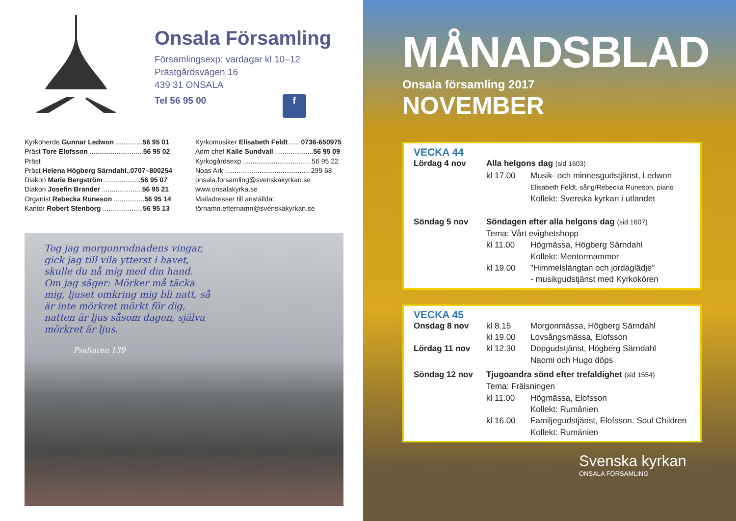Onsala Församling
Församlingsexp: vardagar kl 10–12
Prästgårdsvägen 16
439 31 ONSALA
Tel 56 95 00 f
Kyrkoherde Gunnar Ledwon ..............56 95 01
Präst Tore Elofsson ............................56 95 02
Präst
Präst Helena Högberg Särndahl..0707–800254
Diakon Marie Bergström ...................56 95 07
Diakon Josefin Brander .....................56 95 21
Organist Rebecka Runeson ................56 95 14
Kantor Robert Stenborg .....................56 95 13
Kyrkomusiker Elisabeth Feldt.......0736-650975
Adm chef Kalle Sundvall ....................56 95 09
Kyrkogårdsexp ....................................56 95 22
Noas Ark ............................................ 299 68
onsala.forsamling@svenskakyrkan.se
www.onsalakyrka.se
Mailadresser till anställda:
förnamn.efternamn@svenskakyrkan.se
Tog jag morgonrodnadens vingar, gick jag till vila ytterst i havet, skulle du nå mig med din hand. Om jag säger: Mörker må täcka mig, ljuset omkring mig bli natt, så är inte mörkret mörkt för dig, natten är ljus såsom dagen, själva mörkret är ljus.
Psaltaren 139
MÅNADSBLAD
Onsala församling 2017
NOVEMBER
VECKA 44
Lördag 4 nov Alla helgons dag (sid 1603)
kl 17.00 Musik- och minnesgudstjänst, Ledwon
Elisabeth Feldt, sång/Rebecka Runeson, piano
Kollekt: Svenska kyrkan i utlandet
Söndag 5 nov Söndagen efter alla helgons dag (sid 1607)
Tema: Vårt evighetshopp
kl 11.00 Högmässa, Högberg Särndahl
Kollekt: Mentormammor
kl 19.00”Himmelslängtan och jordaglädje”
- musikgudstjänst med Kyrkokören
VECKA 45
Onsdag 8 nov kl 8.15 Morgonmässa, Högberg Särndahl
kl 19.00 Lovsångsmässa, Elofsson
Lördag 11 nov kl 12.30 Dopgudstjänst, Högberg Särndahl
Naomi och Hugo döps
Söndag 12 nov Tjugoandra sönd efter trefaldighet (sid 1554)
Tema: Frälsningen
kl 11.00 Högmässa, Elofsson
Kollekt: Rumänien
kl 16.00 Familjegudstjänst, Elofsson. Soul Children
Kollekt: Rumänien
Svenska kyrkan
ONSALA FÖRSAMLING